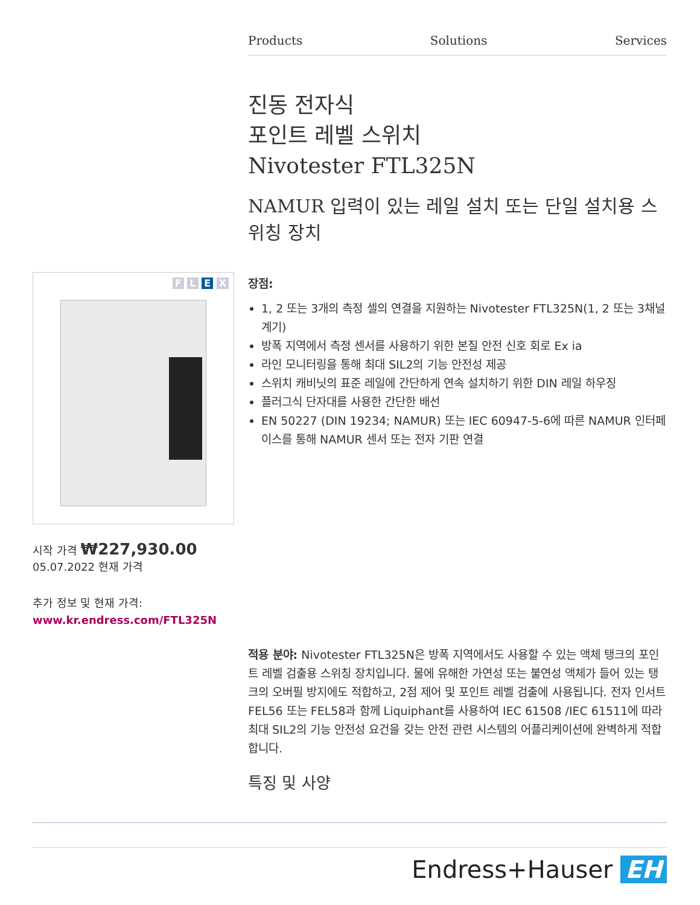Products Solutions Services
진동 전자식
포인트 레벨 스위치
Nivotester FTL325N
NAMUR 입력이 있는 레일 설치 또는 단일 설치용 스위칭 장치
F L E X
장점:
1, 2 또는 3개의 측정 셀의 연결을 지원하는 Nivotester FTL325N(1, 2 또는 3채널 계기)
방폭 지역에서 측정 센서를 사용하기 위한 본질 안전 신호 회로 Ex ia
라인 모니터링을 통해 최대 SIL2의 기능 안전성 제공
스위치 캐비닛의 표준 레일에 간단하게 연속 설치하기 위한 DIN 레일 하우징
플러그식 단자대를 사용한 간단한 배선
EN 50227 (DIN 19234; NAMUR) 또는 IEC 60947-5-6에 따른 NAMUR 인터페이스를 통해 NAMUR 센서 또는 전자 기판 연결
시작 가격 ₩227,930.00
05.07.2022 현재 가격
추가 정보 및 현재 가격:
www.kr.endress.com/FTL325N
적용 분야: Nivotester FTL325N은 방폭 지역에서도 사용할 수 있는 액체 탱크의 포인트 레벨 검출용 스위칭 장치입니다. 물에 유해한 가연성 또는 불연성 액체가 들어 있는 탱크의 오버필 방지에도 적합하고, 2점 제어 및 포인트 레벨 검출에 사용됩니다. 전자 인서트 FEL56 또는 FEL58과 함께 Liquiphant를 사용하여 IEC 61508 /IEC 61511에 따라 최대 SIL2의 기능 안전성 요건을 갖는 안전 관련 시스템의 어플리케이션에 완벽하게 적합합니다.
특징 및 사양
Endress+Hauser EH